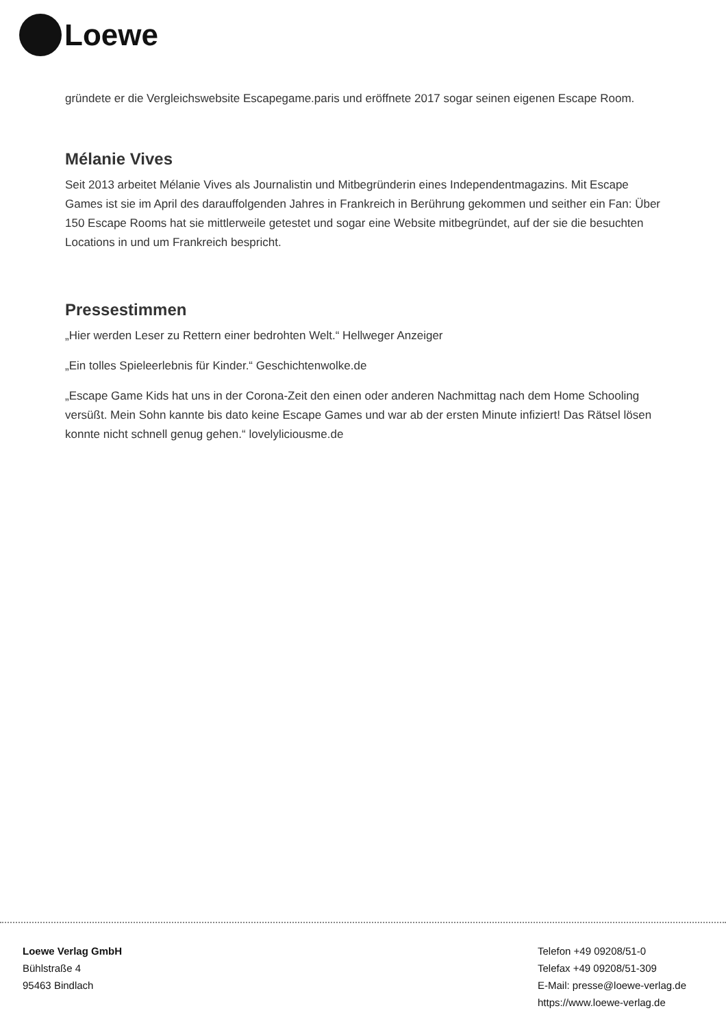Loewe
gründete er die Vergleichswebsite Escapegame.paris und eröffnete 2017 sogar seinen eigenen Escape Room.
Mélanie Vives
Seit 2013 arbeitet Mélanie Vives als Journalistin und Mitbegründerin eines Independentmagazins. Mit Escape Games ist sie im April des darauffolgenden Jahres in Frankreich in Berührung gekommen und seither ein Fan: Über 150 Escape Rooms hat sie mittlerweile getestet und sogar eine Website mitbegründet, auf der sie die besuchten Locations in und um Frankreich bespricht.
Pressestimmen
„Hier werden Leser zu Rettern einer bedrohten Welt.“ Hellweger Anzeiger
„Ein tolles Spieleerlebnis für Kinder.“ Geschichtenwolke.de
„Escape Game Kids hat uns in der Corona-Zeit den einen oder anderen Nachmittag nach dem Home Schooling versüßt. Mein Sohn kannte bis dato keine Escape Games und war ab der ersten Minute infiziert! Das Rätsel lösen konnte nicht schnell genug gehen.“ lovelyliciousme.de
Loewe Verlag GmbH
Bühlstraße 4
95463 Bindlach
Telefon +49 09208/51-0
Telefax +49 09208/51-309
E-Mail: presse@loewe-verlag.de
https://www.loewe-verlag.de